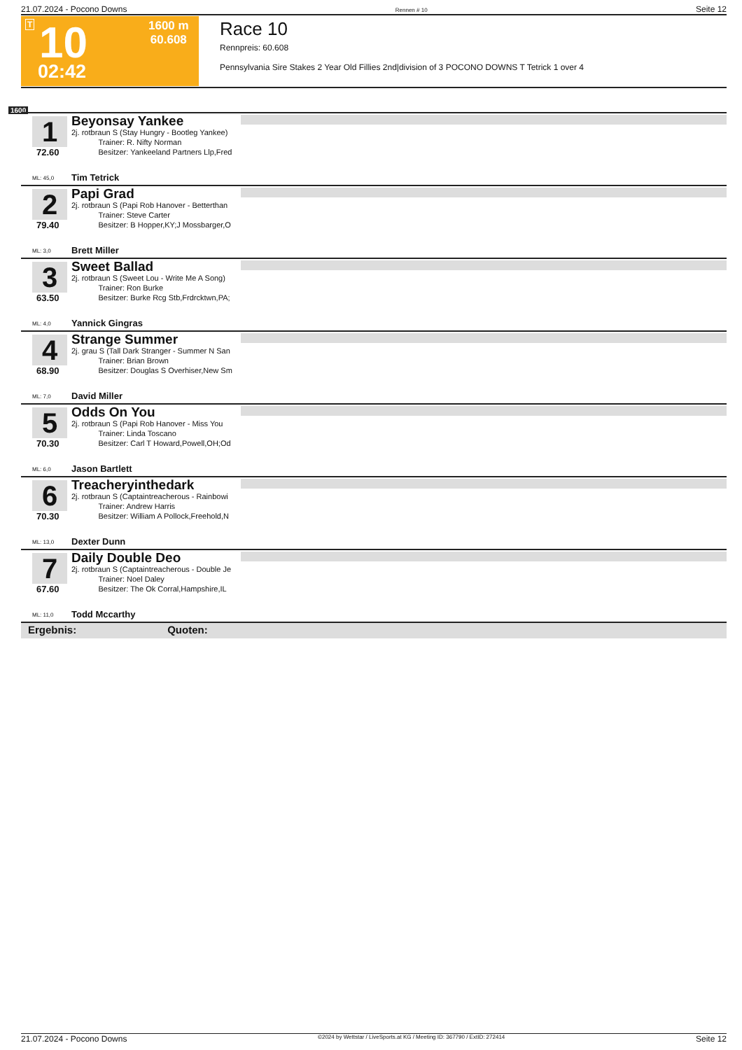21.07.2024 - Pocono Downs Rennen # 10 Seite 12
T 10
1600 m
60.608
02:42
Race 10
Rennpreis: 60.608
Pennsylvania Sire Stakes 2 Year Old Fillies 2nd|division of 3 POCONO DOWNS T Tetrick 1 over 4
1600
1
72.60
ML: 45,0
Beyonsay Yankee
2j. rotbraun S (Stay Hungry - Bootleg Yankee)
    Trainer: R. Nifty Norman
    Besitzer: Yankeeland Partners Llp,Fred
Tim Tetrick
2
79.40
ML: 3,0
Papi Grad
2j. rotbraun S (Papi Rob Hanover - Betterthan
    Trainer: Steve Carter
    Besitzer: B Hopper,KY;J Mossbarger,O
Brett Miller
3
63.50
ML: 4,0
Sweet Ballad
2j. rotbraun S (Sweet Lou - Write Me A Song)
    Trainer: Ron Burke
    Besitzer: Burke Rcg Stb,Frdrcktwn,PA;
Yannick Gingras
4
68.90
ML: 7,0
Strange Summer
2j. grau S (Tall Dark Stranger - Summer N San
    Trainer: Brian Brown
    Besitzer: Douglas S Overhiser,New Sm
David Miller
5
70.30
ML: 6,0
Odds On You
2j. rotbraun S (Papi Rob Hanover - Miss You
    Trainer: Linda Toscano
    Besitzer: Carl T Howard,Powell,OH;Od
Jason Bartlett
6
70.30
ML: 13,0
Treacheryinthedark
2j. rotbraun S (Captaintreacherous - Rainbowi
    Trainer: Andrew Harris
    Besitzer: William A Pollock,Freehold,N
Dexter Dunn
7
67.60
ML: 11,0
Daily Double Deo
2j. rotbraun S (Captaintreacherous - Double Je
    Trainer: Noel Daley
    Besitzer: The Ok Corral,Hampshire,IL
Todd Mccarthy
Ergebnis: Quoten:
21.07.2024 - Pocono Downs ©2024 by Wettstar / LiveSports.at KG / Meeting ID: 367790 / ExtID: 272414 Seite 12